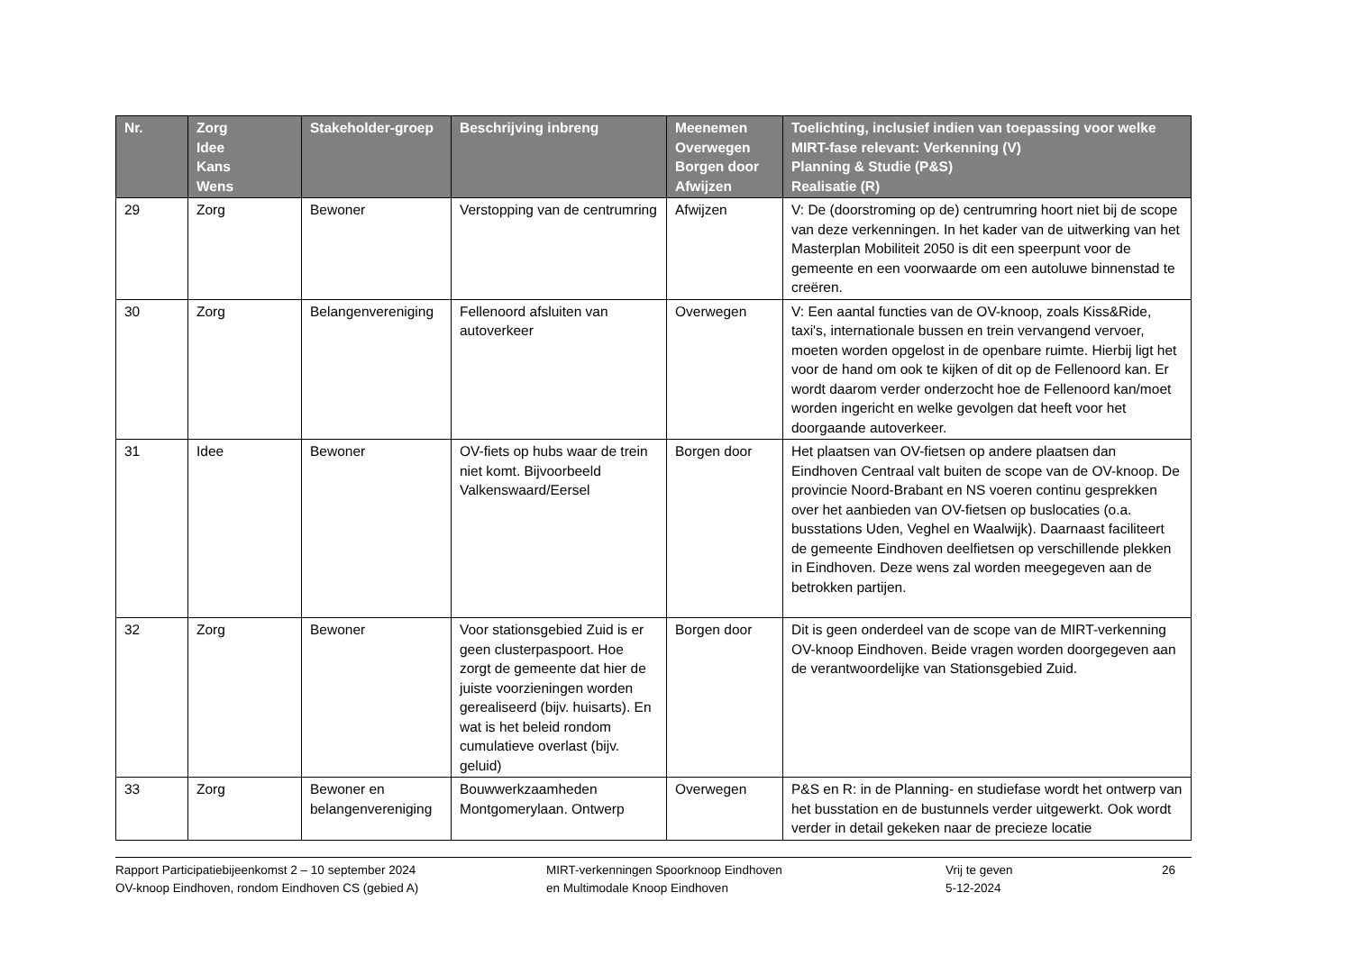| Nr. | Zorg Idee Kans Wens | Stakeholder-groep | Beschrijving inbreng | Meenemen Overwegen Borgen door Afwijzen | Toelichting, inclusief indien van toepassing voor welke MIRT-fase relevant: Verkenning (V) Planning & Studie (P&S) Realisatie (R) |
| --- | --- | --- | --- | --- | --- |
| 29 | Zorg | Bewoner | Verstopping van de centrumring | Afwijzen | V: De (doorstroming op de) centrumring hoort niet bij de scope van deze verkenningen. In het kader van de uitwerking van het Masterplan Mobiliteit 2050 is dit een speerpunt voor de gemeente en een voorwaarde om een autoluwe binnenstad te creëren. |
| 30 | Zorg | Belangenvereniging | Fellenoord afsluiten van autoverkeer | Overwegen | V: Een aantal functies van de OV-knoop, zoals Kiss&Ride, taxi's, internationale bussen en trein vervangend vervoer, moeten worden opgelost in de openbare ruimte. Hierbij ligt het voor de hand om ook te kijken of dit op de Fellenoord kan. Er wordt daarom verder onderzocht hoe de Fellenoord kan/moet worden ingericht en welke gevolgen dat heeft voor het doorgaande autoverkeer. |
| 31 | Idee | Bewoner | OV-fiets op hubs waar de trein niet komt. Bijvoorbeeld Valkenswaard/Eersel | Borgen door | Het plaatsen van OV-fietsen op andere plaatsen dan Eindhoven Centraal valt buiten de scope van de OV-knoop. De provincie Noord-Brabant en NS voeren continu gesprekken over het aanbieden van OV-fietsen op buslocaties (o.a. busstations Uden, Veghel en Waalwijk). Daarnaast faciliteert de gemeente Eindhoven deelfietsen op verschillende plekken in Eindhoven. Deze wens zal worden meegegeven aan de betrokken partijen. |
| 32 | Zorg | Bewoner | Voor stationsgebied Zuid is er geen clusterpaspoort. Hoe zorgt de gemeente dat hier de juiste voorzieningen worden gerealiseerd (bijv. huisarts). En wat is het beleid rondom cumulatieve overlast (bijv. geluid) | Borgen door | Dit is geen onderdeel van de scope van de MIRT-verkenning OV-knoop Eindhoven. Beide vragen worden doorgegeven aan de verantwoordelijke van Stationsgebied Zuid. |
| 33 | Zorg | Bewoner en belangenvereniging | Bouwwerkzaamheden Montgomerylaan. Ontwerp | Overwegen | P&S en R: in de Planning- en studiefase wordt het ontwerp van het busstation en de bustunnels verder uitgewerkt. Ook wordt verder in detail gekeken naar de precieze locatie |
Rapport Participatiebijeenkomst 2 – 10 september 2024
OV-knoop Eindhoven, rondom Eindhoven CS (gebied A)
MIRT-verkenningen Spoorknoop Eindhoven
en Multimodale Knoop Eindhoven
Vrij te geven
5-12-2024
26